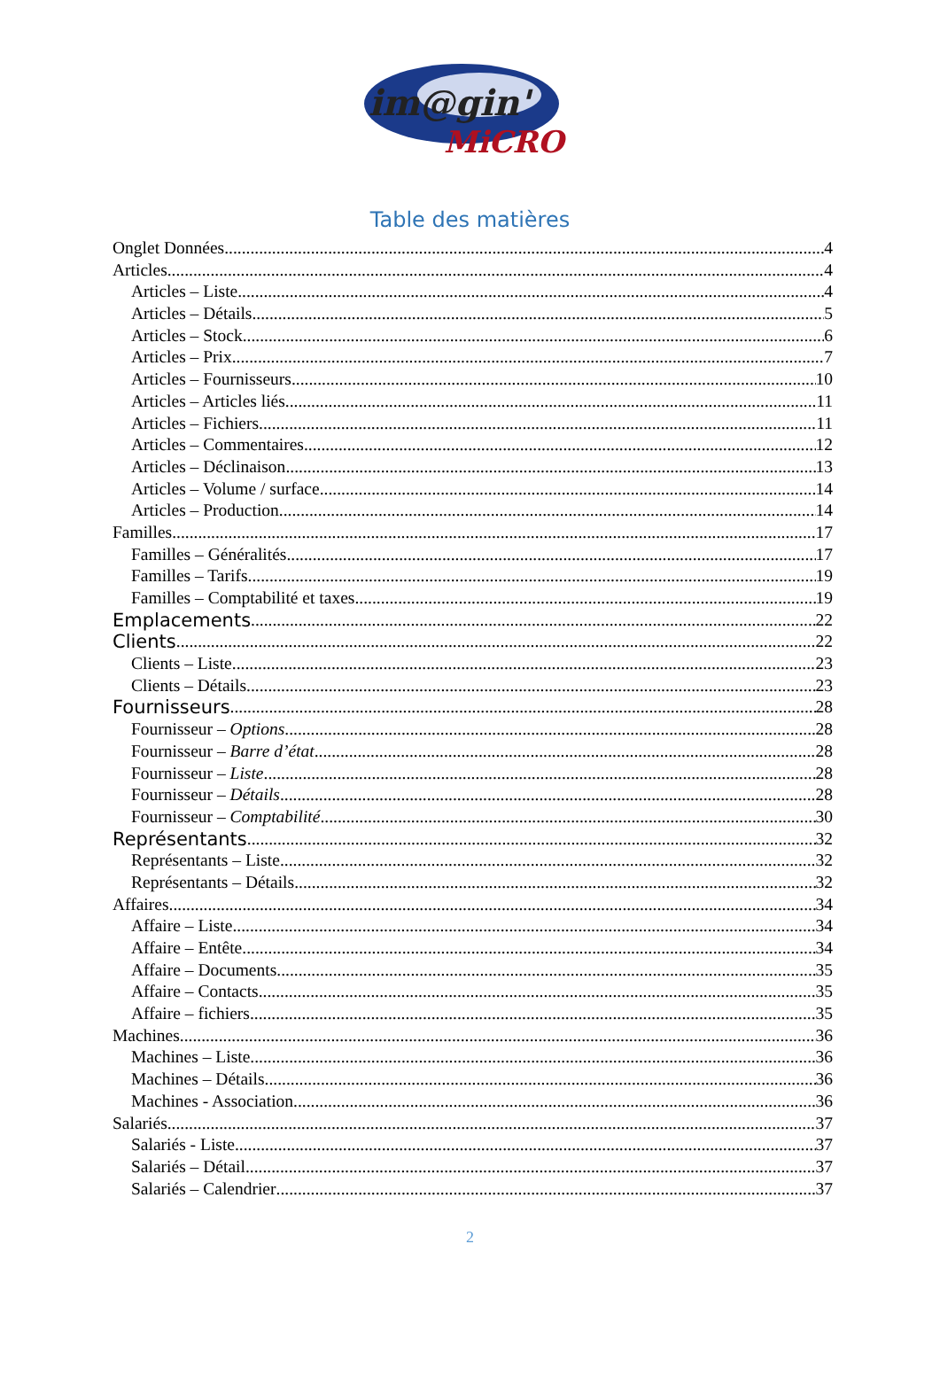im@gin'
MiCRO
Table des matières
Onglet Données 4
Articles 4
Articles – Liste 4
Articles – Détails 5
Articles – Stock 6
Articles – Prix 7
Articles – Fournisseurs 10
Articles – Articles liés 11
Articles – Fichiers 11
Articles – Commentaires 12
Articles – Déclinaison 13
Articles – Volume / surface 14
Articles – Production 14
Familles 17
Familles – Généralités 17
Familles – Tarifs 19
Familles – Comptabilité et taxes 19
Emplacements 22
Clients 22
Clients – Liste 23
Clients – Détails 23
Fournisseurs 28
Fournisseur – Options 28
Fournisseur – Barre d’état 28
Fournisseur – Liste 28
Fournisseur – Détails 28
Fournisseur – Comptabilité 30
Représentants 32
Représentants – Liste 32
Représentants – Détails 32
Affaires 34
Affaire – Liste 34
Affaire – Entête 34
Affaire – Documents 35
Affaire – Contacts 35
Affaire – fichiers 35
Machines 36
Machines – Liste 36
Machines – Détails 36
Machines - Association 36
Salariés 37
Salariés - Liste 37
Salariés – Détail 37
Salariés – Calendrier 37
2